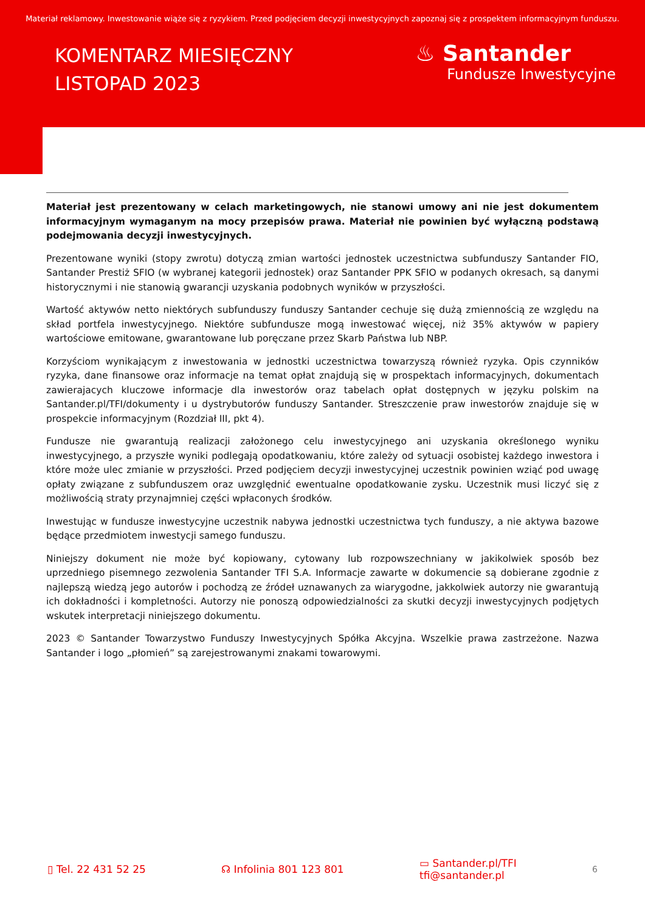Materiał reklamowy. Inwestowanie wiąże się z ryzykiem. Przed podjęciem decyzji inwestycyjnych zapoznaj się z prospektem informacyjnym funduszu.
KOMENTARZ MIESIĘCZNY
LISTOPAD 2023
♨ Santander
Fundusze Inwestycyjne
Materiał jest prezentowany w celach marketingowych, nie stanowi umowy ani nie jest dokumentem informacyjnym wymaganym na mocy przepisów prawa. Materiał nie powinien być wyłączną podstawą podejmowania decyzji inwestycyjnych.
Prezentowane wyniki (stopy zwrotu) dotyczą zmian wartości jednostek uczestnictwa subfunduszy Santander FIO, Santander Prestiż SFIO (w wybranej kategorii jednostek) oraz Santander PPK SFIO w podanych okresach, są danymi historycznymi i nie stanowią gwarancji uzyskania podobnych wyników w przyszłości.
Wartość aktywów netto niektórych subfunduszy funduszy Santander cechuje się dużą zmiennością ze względu na skład portfela inwestycyjnego. Niektóre subfundusze mogą inwestować więcej, niż 35% aktywów w papiery wartościowe emitowane, gwarantowane lub poręczane przez Skarb Państwa lub NBP.
Korzyściom wynikającym z inwestowania w jednostki uczestnictwa towarzyszą również ryzyka. Opis czynników ryzyka, dane finansowe oraz informacje na temat opłat znajdują się w prospektach informacyjnych, dokumentach zawierajacych kluczowe informacje dla inwestorów oraz tabelach opłat dostępnych w języku polskim na Santander.pl/TFI/dokumenty i u dystrybutorów funduszy Santander. Streszczenie praw inwestorów znajduje się w prospekcie informacyjnym (Rozdział III, pkt 4).
Fundusze nie gwarantują realizacji założonego celu inwestycyjnego ani uzyskania określonego wyniku inwestycyjnego, a przyszłe wyniki podlegają opodatkowaniu, które zależy od sytuacji osobistej każdego inwestora i które może ulec zmianie w przyszłości. Przed podjęciem decyzji inwestycyjnej uczestnik powinien wziąć pod uwagę opłaty związane z subfunduszem oraz uwzględnić ewentualne opodatkowanie zysku. Uczestnik musi liczyć się z możliwością straty przynajmniej części wpłaconych środków.
Inwestując w fundusze inwestycyjne uczestnik nabywa jednostki uczestnictwa tych funduszy, a nie aktywa bazowe będące przedmiotem inwestycji samego funduszu.
Niniejszy dokument nie może być kopiowany, cytowany lub rozpowszechniany w jakikolwiek sposób bez uprzedniego pisemnego zezwolenia Santander TFI S.A. Informacje zawarte w dokumencie są dobierane zgodnie z najlepszą wiedzą jego autorów i pochodzą ze źródeł uznawanych za wiarygodne, jakkolwiek autorzy nie gwarantują ich dokładności i kompletności. Autorzy nie ponoszą odpowiedzialności za skutki decyzji inwestycyjnych podjętych wskutek interpretacji niniejszego dokumentu.
2023 © Santander Towarzystwo Funduszy Inwestycyjnych Spółka Akcyjna. Wszelkie prawa zastrzeżone. Nazwa Santander i logo „płomień” są zarejestrowanymi znakami towarowymi.
▯ Tel. 22 431 52 25 ☊ Infolinia 801 123 801
▭ Santander.pl/TFI
tfi@santander.pl
6